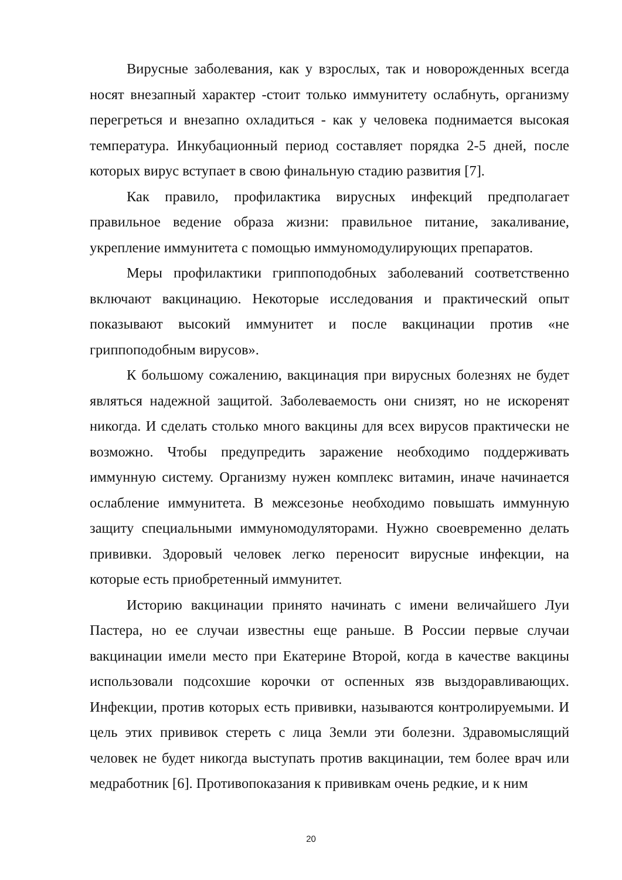Вирусные заболевания, как у взрослых, так и новорожденных всегда носят внезапный характер -стоит только иммунитету ослабнуть, организму перегреться и внезапно охладиться - как у человека поднимается высокая температура. Инкубационный период составляет порядка 2-5 дней, после которых вирус вступает в свою финальную стадию развития [7].
Как правило, профилактика вирусных инфекций предполагает правильное ведение образа жизни: правильное питание, закаливание, укрепление иммунитета с помощью иммуномодулирующих препаратов.
Меры профилактики гриппоподобных заболеваний соответственно включают вакцинацию. Некоторые исследования и практический опыт показывают высокий иммунитет и после вакцинации против «не гриппоподобным вирусов».
К большому сожалению, вакцинация при вирусных болезнях не будет являться надежной защитой. Заболеваемость они снизят, но не искоренят никогда. И сделать столько много вакцины для всех вирусов практически не возможно. Чтобы предупредить заражение необходимо поддерживать иммунную систему. Организму нужен комплекс витамин, иначе начинается ослабление иммунитета. В межсезонье необходимо повышать иммунную защиту специальными иммуномодуляторами. Нужно своевременно делать прививки. Здоровый человек легко переносит вирусные инфекции, на которые есть приобретенный иммунитет.
Историю вакцинации принято начинать с имени величайшего Луи Пастера, но ее случаи известны еще раньше. В России первые случаи вакцинации имели место при Екатерине Второй, когда в качестве вакцины использовали подсохшие корочки от оспенных язв выздоравливающих. Инфекции, против которых есть прививки, называются контролируемыми. И цель этих прививок стереть с лица Земли эти болезни. Здравомыслящий человек не будет никогда выступать против вакцинации, тем более врач или медработник [6]. Противопоказания к прививкам очень редкие, и к ним
20